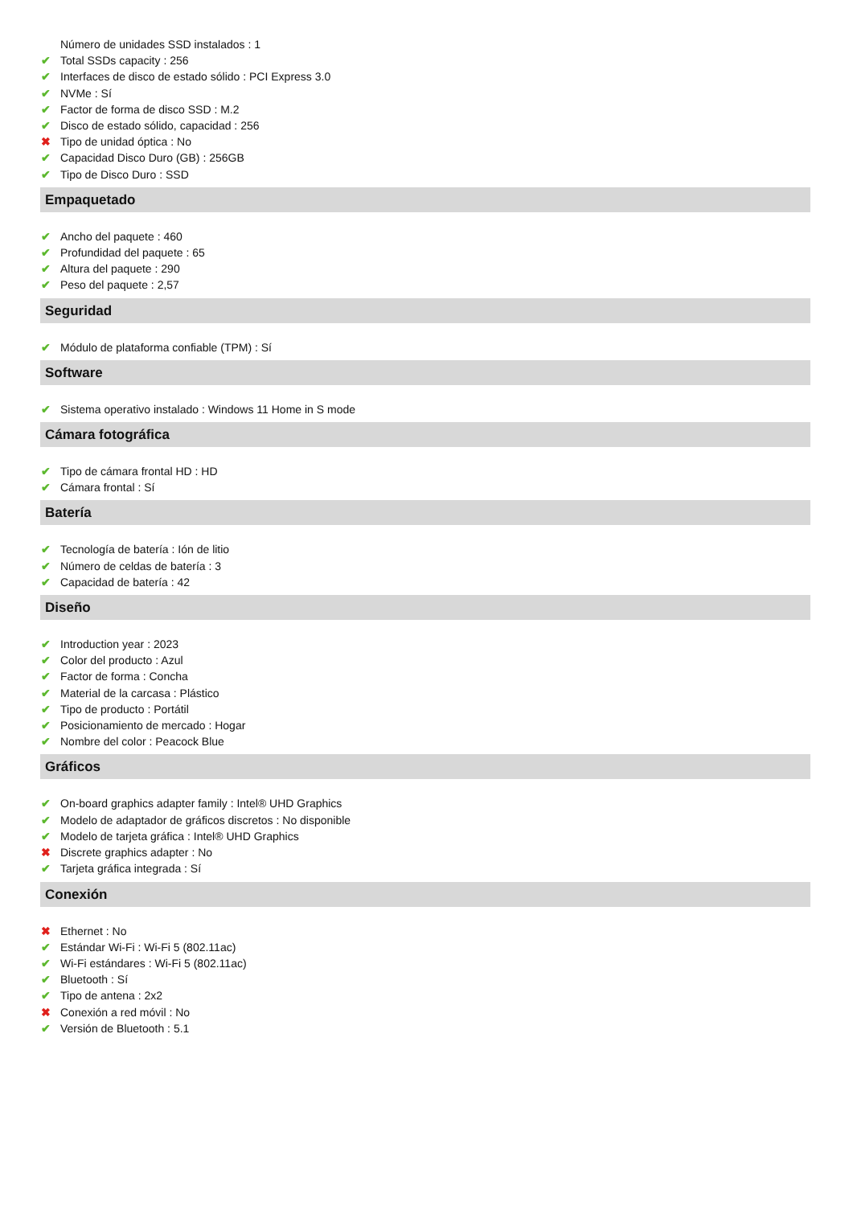Número de unidades SSD instalados : 1
Total SSDs capacity : 256
Interfaces de disco de estado sólido : PCI Express 3.0
NVMe : Sí
Factor de forma de disco SSD : M.2
Disco de estado sólido, capacidad : 256
Tipo de unidad óptica : No
Capacidad Disco Duro (GB) : 256GB
Tipo de Disco Duro : SSD
Empaquetado
Ancho del paquete : 460
Profundidad del paquete : 65
Altura del paquete : 290
Peso del paquete : 2,57
Seguridad
Módulo de plataforma confiable (TPM) : Sí
Software
Sistema operativo instalado : Windows 11 Home in S mode
Cámara fotográfica
Tipo de cámara frontal HD : HD
Cámara frontal : Sí
Batería
Tecnología de batería : Ión de litio
Número de celdas de batería : 3
Capacidad de batería : 42
Diseño
Introduction year : 2023
Color del producto : Azul
Factor de forma : Concha
Material de la carcasa : Plástico
Tipo de producto : Portátil
Posicionamiento de mercado : Hogar
Nombre del color : Peacock Blue
Gráficos
On-board graphics adapter family : Intel® UHD Graphics
Modelo de adaptador de gráficos discretos : No disponible
Modelo de tarjeta gráfica : Intel® UHD Graphics
Discrete graphics adapter : No
Tarjeta gráfica integrada : Sí
Conexión
Ethernet : No
Estándar Wi-Fi : Wi-Fi 5 (802.11ac)
Wi-Fi estándares : Wi-Fi 5 (802.11ac)
Bluetooth : Sí
Tipo de antena : 2x2
Conexión a red móvil : No
Versión de Bluetooth : 5.1